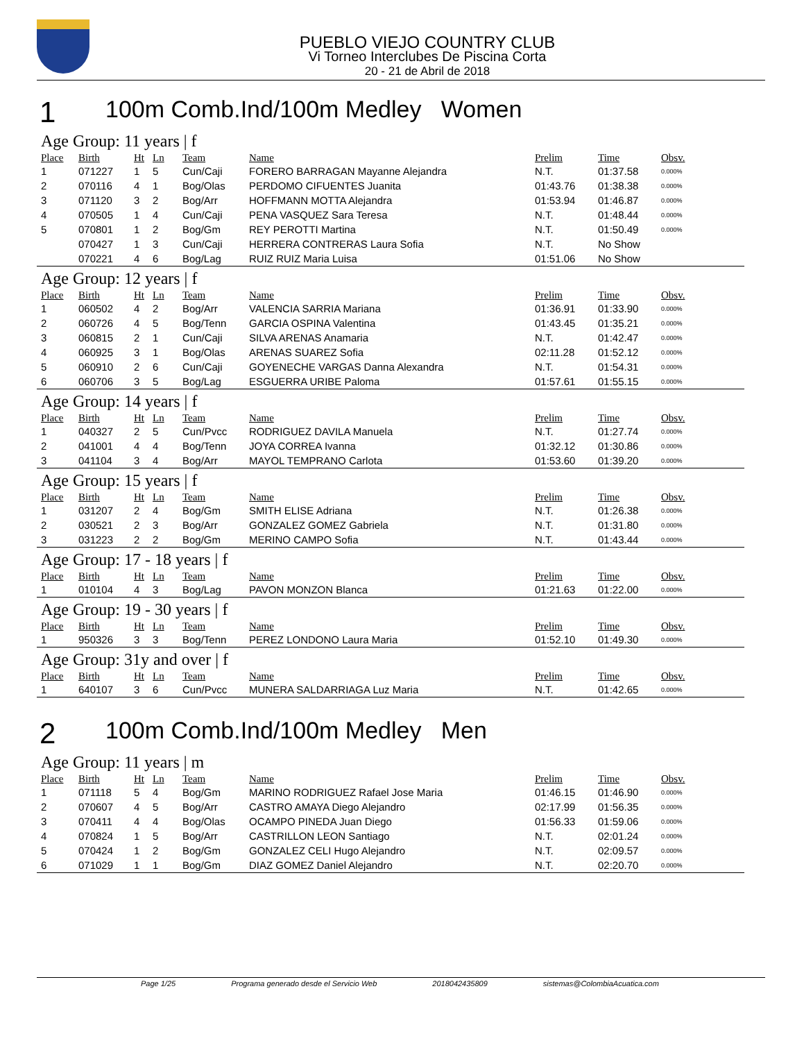PUEBLO VIEJO COUNTRY CLUB
Vi Torneo Interclubes De Piscina Corta
20 - 21 de Abril de 2018
1 100m Comb.Ind/100m Medley Women
Age Group: 11 years | f
| Place | Birth | Ht | Ln | Team | Name | Prelim | Time | Obsv. |
| --- | --- | --- | --- | --- | --- | --- | --- | --- |
| 1 | 071227 | 1 | 5 | Cun/Caji | FORERO BARRAGAN Mayanne Alejandra | N.T. | 01:37.58 | 0.000% |
| 2 | 070116 | 4 | 1 | Bog/Olas | PERDOMO CIFUENTES Juanita | 01:43.76 | 01:38.38 | 0.000% |
| 3 | 071120 | 3 | 2 | Bog/Arr | HOFFMANN MOTTA Alejandra | 01:53.94 | 01:46.87 | 0.000% |
| 4 | 070505 | 1 | 4 | Cun/Caji | PENA VASQUEZ Sara Teresa | N.T. | 01:48.44 | 0.000% |
| 5 | 070801 | 1 | 2 | Bog/Gm | REY PEROTTI Martina | N.T. | 01:50.49 | 0.000% |
| | 070427 | 1 | 3 | Cun/Caji | HERRERA CONTRERAS Laura Sofia | N.T. | No Show | |
| | 070221 | 4 | 6 | Bog/Lag | RUIZ RUIZ Maria Luisa | 01:51.06 | No Show | |
Age Group: 12 years | f
| Place | Birth | Ht | Ln | Team | Name | Prelim | Time | Obsv. |
| --- | --- | --- | --- | --- | --- | --- | --- | --- |
| 1 | 060502 | 4 | 2 | Bog/Arr | VALENCIA SARRIA Mariana | 01:36.91 | 01:33.90 | 0.000% |
| 2 | 060726 | 4 | 5 | Bog/Tenn | GARCIA OSPINA Valentina | 01:43.45 | 01:35.21 | 0.000% |
| 3 | 060815 | 2 | 1 | Cun/Caji | SILVA ARENAS Anamaria | N.T. | 01:42.47 | 0.000% |
| 4 | 060925 | 3 | 1 | Bog/Olas | ARENAS SUAREZ Sofia | 02:11.28 | 01:52.12 | 0.000% |
| 5 | 060910 | 2 | 6 | Cun/Caji | GOYENECHE VARGAS Danna Alexandra | N.T. | 01:54.31 | 0.000% |
| 6 | 060706 | 3 | 5 | Bog/Lag | ESGUERRA URIBE Paloma | 01:57.61 | 01:55.15 | 0.000% |
Age Group: 14 years | f
| Place | Birth | Ht | Ln | Team | Name | Prelim | Time | Obsv. |
| --- | --- | --- | --- | --- | --- | --- | --- | --- |
| 1 | 040327 | 2 | 5 | Cun/Pvcc | RODRIGUEZ DAVILA Manuela | N.T. | 01:27.74 | 0.000% |
| 2 | 041001 | 4 | 4 | Bog/Tenn | JOYA CORREA Ivanna | 01:32.12 | 01:30.86 | 0.000% |
| 3 | 041104 | 3 | 4 | Bog/Arr | MAYOL TEMPRANO Carlota | 01:53.60 | 01:39.20 | 0.000% |
Age Group: 15 years | f
| Place | Birth | Ht | Ln | Team | Name | Prelim | Time | Obsv. |
| --- | --- | --- | --- | --- | --- | --- | --- | --- |
| 1 | 031207 | 2 | 4 | Bog/Gm | SMITH ELISE Adriana | N.T. | 01:26.38 | 0.000% |
| 2 | 030521 | 2 | 3 | Bog/Arr | GONZALEZ GOMEZ Gabriela | N.T. | 01:31.80 | 0.000% |
| 3 | 031223 | 2 | 2 | Bog/Gm | MERINO CAMPO Sofia | N.T. | 01:43.44 | 0.000% |
Age Group: 17 - 18 years | f
| Place | Birth | Ht | Ln | Team | Name | Prelim | Time | Obsv. |
| --- | --- | --- | --- | --- | --- | --- | --- | --- |
| 1 | 010104 | 4 | 3 | Bog/Lag | PAVON MONZON Blanca | 01:21.63 | 01:22.00 | 0.000% |
Age Group: 19 - 30 years | f
| Place | Birth | Ht | Ln | Team | Name | Prelim | Time | Obsv. |
| --- | --- | --- | --- | --- | --- | --- | --- | --- |
| 1 | 950326 | 3 | 3 | Bog/Tenn | PEREZ LONDONO Laura Maria | 01:52.10 | 01:49.30 | 0.000% |
Age Group: 31y and over | f
| Place | Birth | Ht | Ln | Team | Name | Prelim | Time | Obsv. |
| --- | --- | --- | --- | --- | --- | --- | --- | --- |
| 1 | 640107 | 3 | 6 | Cun/Pvcc | MUNERA SALDARRIAGA Luz Maria | N.T. | 01:42.65 | 0.000% |
2 100m Comb.Ind/100m Medley Men
Age Group: 11 years | m
| Place | Birth | Ht | Ln | Team | Name | Prelim | Time | Obsv. |
| --- | --- | --- | --- | --- | --- | --- | --- | --- |
| 1 | 071118 | 5 | 4 | Bog/Gm | MARINO RODRIGUEZ Rafael Jose Maria | 01:46.15 | 01:46.90 | 0.000% |
| 2 | 070607 | 4 | 5 | Bog/Arr | CASTRO AMAYA Diego Alejandro | 02:17.99 | 01:56.35 | 0.000% |
| 3 | 070411 | 4 | 4 | Bog/Olas | OCAMPO PINEDA Juan Diego | 01:56.33 | 01:59.06 | 0.000% |
| 4 | 070824 | 1 | 5 | Bog/Arr | CASTRILLON LEON Santiago | N.T. | 02:01.24 | 0.000% |
| 5 | 070424 | 1 | 2 | Bog/Gm | GONZALEZ CELI Hugo Alejandro | N.T. | 02:09.57 | 0.000% |
| 6 | 071029 | 1 | 1 | Bog/Gm | DIAZ GOMEZ Daniel Alejandro | N.T. | 02:20.70 | 0.000% |
Page 1/25 Programa generado desde el Servicio Web 2018042435809 sistemas@ColombiaAcuatica.com